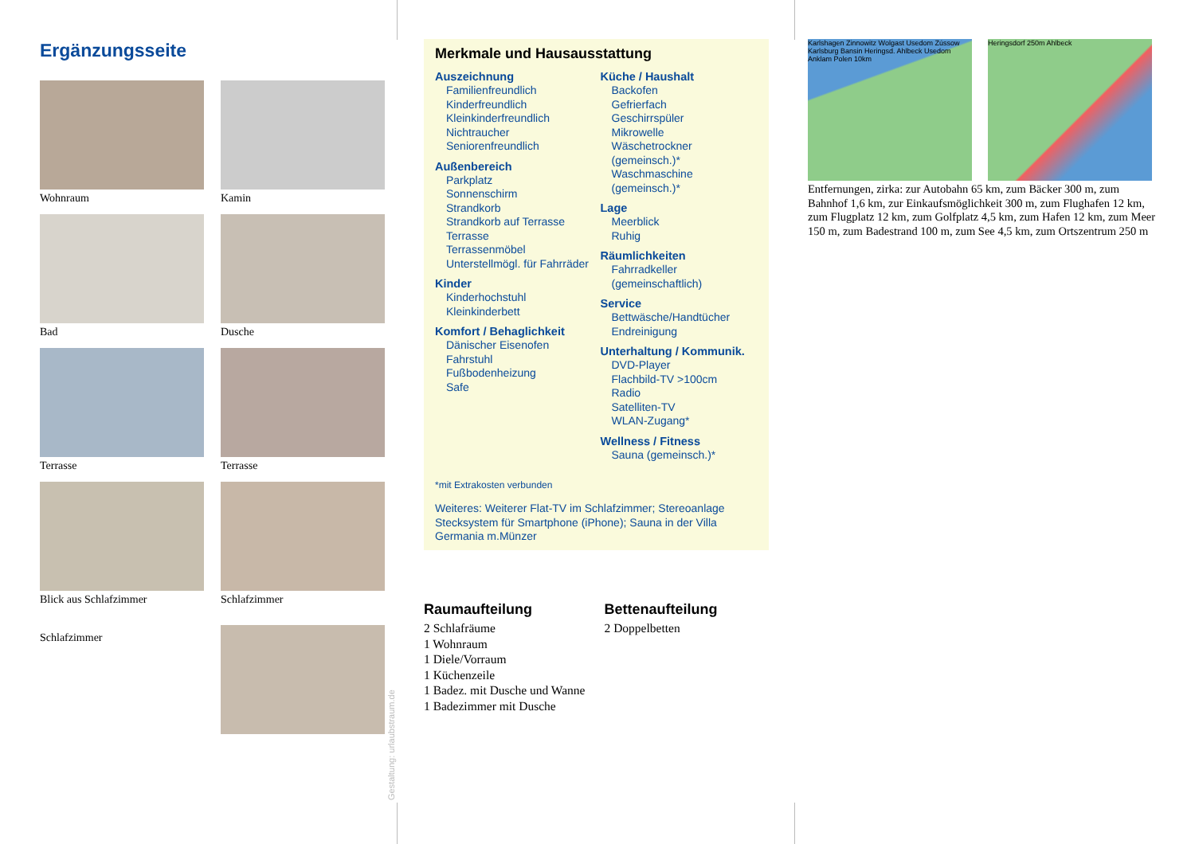Ergänzungsseite
Wohnraum
Kamin
Bad
Dusche
Terrasse
Terrasse
Blick aus Schlafzimmer
Schlafzimmer
Schlafzimmer
Gestaltung: urlaubstraum.de
Merkmale und Hausausstattung
Auszeichnung
Familienfreundlich
Kinderfreundlich
Kleinkinderfreundlich
Nichtraucher
Seniorenfreundlich
Außenbereich
Parkplatz
Sonnenschirm
Strandkorb
Strandkorb auf Terrasse
Terrasse
Terrassenmöbel
Unterstellmögl. für Fahrräder
Kinder
Kinderhochstuhl
Kleinkinderbett
Komfort / Behaglichkeit
Dänischer Eisenofen
Fahrstuhl
Fußbodenheizung
Safe
Küche / Haushalt
Backofen
Gefrierfach
Geschirrspüler
Mikrowelle
Wäschetrockner (gemeinsch.)*
Waschmaschine (gemeinsch.)*
Lage
Meerblick
Ruhig
Räumlichkeiten
Fahrradkeller (gemeinschaftlich)
Service
Bettwäsche/Handtücher
Endreinigung
Unterhaltung / Kommunik.
DVD-Player
Flachbild-TV >100cm
Radio
Satelliten-TV
WLAN-Zugang*
Wellness / Fitness
Sauna (gemeinsch.)*
*mit Extrakosten verbunden
Weiteres: Weiterer Flat-TV im Schlafzimmer; Stereoanlage Stecksystem für Smartphone (iPhone); Sauna in der Villa Germania m.Münzer
Raumaufteilung
2 Schlafräume
1 Wohnraum
1 Diele/Vorraum
1 Küchenzeile
1 Badez. mit Dusche und Wanne
1 Badezimmer mit Dusche
Bettenaufteilung
2 Doppelbetten
Karlshagen Zinnowitz Wolgast Usedom Zússow Karlsburg Bansin Heringsd. Ahlbeck Usedom Anklam Polen 10km
Heringsdorf 250m Ahlbeck
Entfernungen, zirka: zur Autobahn 65 km, zum Bäcker 300 m, zum Bahnhof 1,6 km, zur Einkaufsmöglichkeit 300 m, zum Flughafen 12 km, zum Flugplatz 12 km, zum Golfplatz 4,5 km, zum Hafen 12 km, zum Meer 150 m, zum Badestrand 100 m, zum See 4,5 km, zum Ortszentrum 250 m